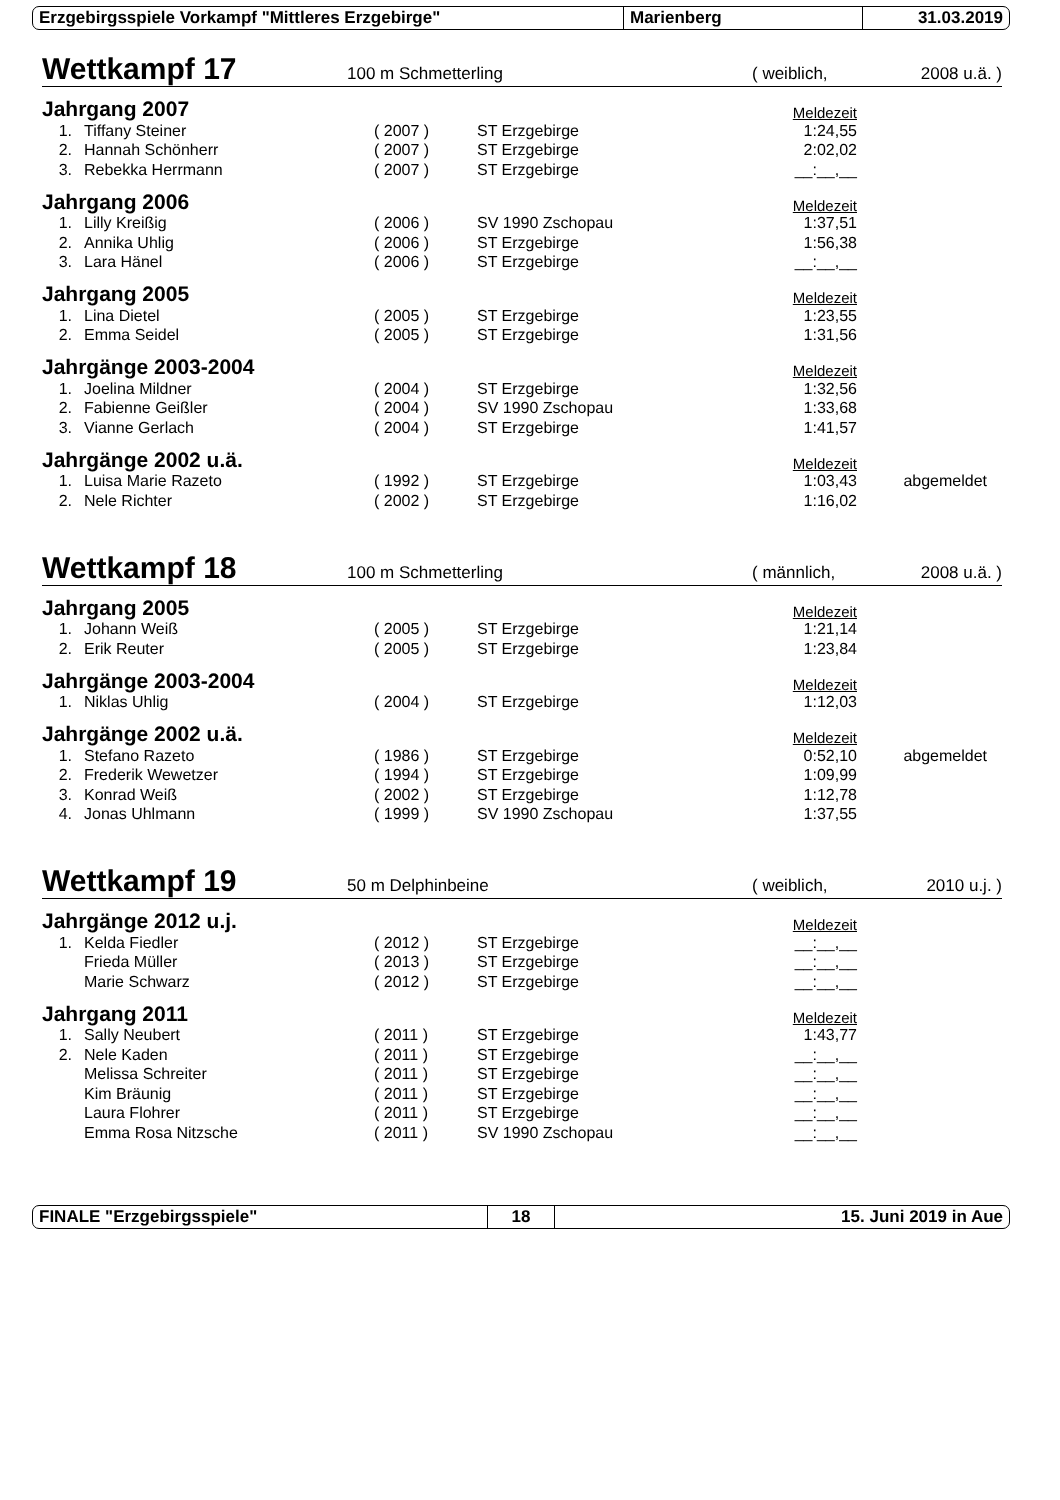Erzgebirgsspiele Vorkampf "Mittleres Erzgebirge" Marienberg 31.03.2019
Wettkampf 17 100 m Schmetterling ( weiblich, 2008 u.ä. )
| Jahrgang 2007 | | | | Meldezeit | |
| 1. | Tiffany Steiner | ( 2007 ) | ST Erzgebirge | 1:24,55 | |
| 2. | Hannah Schönherr | ( 2007 ) | ST Erzgebirge | 2:02,02 | |
| 3. | Rebekka Herrmann | ( 2007 ) | ST Erzgebirge | __:__,__ | |
| Jahrgang 2006 | | | | Meldezeit | |
| 1. | Lilly Kreißig | ( 2006 ) | SV 1990 Zschopau | 1:37,51 | |
| 2. | Annika Uhlig | ( 2006 ) | ST Erzgebirge | 1:56,38 | |
| 3. | Lara Hänel | ( 2006 ) | ST Erzgebirge | __:__,__ | |
| Jahrgang 2005 | | | | Meldezeit | |
| 1. | Lina Dietel | ( 2005 ) | ST Erzgebirge | 1:23,55 | |
| 2. | Emma Seidel | ( 2005 ) | ST Erzgebirge | 1:31,56 | |
| Jahrgänge 2003-2004 | | | | Meldezeit | |
| 1. | Joelina Mildner | ( 2004 ) | ST Erzgebirge | 1:32,56 | |
| 2. | Fabienne Geißler | ( 2004 ) | SV 1990 Zschopau | 1:33,68 | |
| 3. | Vianne Gerlach | ( 2004 ) | ST Erzgebirge | 1:41,57 | |
| Jahrgänge 2002 u.ä. | | | | Meldezeit | |
| 1. | Luisa Marie Razeto | ( 1992 ) | ST Erzgebirge | 1:03,43 | abgemeldet |
| 2. | Nele Richter | ( 2002 ) | ST Erzgebirge | 1:16,02 | |
Wettkampf 18 100 m Schmetterling ( männlich, 2008 u.ä. )
| Jahrgang 2005 | | | | Meldezeit | |
| 1. | Johann Weiß | ( 2005 ) | ST Erzgebirge | 1:21,14 | |
| 2. | Erik Reuter | ( 2005 ) | ST Erzgebirge | 1:23,84 | |
| Jahrgänge 2003-2004 | | | | Meldezeit | |
| 1. | Niklas Uhlig | ( 2004 ) | ST Erzgebirge | 1:12,03 | |
| Jahrgänge 2002 u.ä. | | | | Meldezeit | |
| 1. | Stefano Razeto | ( 1986 ) | ST Erzgebirge | 0:52,10 | abgemeldet |
| 2. | Frederik Wewetzer | ( 1994 ) | ST Erzgebirge | 1:09,99 | |
| 3. | Konrad Weiß | ( 2002 ) | ST Erzgebirge | 1:12,78 | |
| 4. | Jonas Uhlmann | ( 1999 ) | SV 1990 Zschopau | 1:37,55 | |
Wettkampf 19 50 m Delphinbeine ( weiblich, 2010 u.j. )
| Jahrgänge 2012 u.j. | | | | Meldezeit | |
| 1. | Kelda Fiedler | ( 2012 ) | ST Erzgebirge | __:__,__ | |
| | Frieda Müller | ( 2013 ) | ST Erzgebirge | __:__,__ | |
| | Marie Schwarz | ( 2012 ) | ST Erzgebirge | __:__,__ | |
| Jahrgang 2011 | | | | Meldezeit | |
| 1. | Sally Neubert | ( 2011 ) | ST Erzgebirge | 1:43,77 | |
| 2. | Nele Kaden | ( 2011 ) | ST Erzgebirge | __:__,__ | |
| | Melissa Schreiter | ( 2011 ) | ST Erzgebirge | __:__,__ | |
| | Kim Bräunig | ( 2011 ) | ST Erzgebirge | __:__,__ | |
| | Laura Flohrer | ( 2011 ) | ST Erzgebirge | __:__,__ | |
| | Emma Rosa Nitzsche | ( 2011 ) | SV 1990 Zschopau | __:__,__ | |
FINALE "Erzgebirgsspiele" 18 15. Juni 2019 in Aue